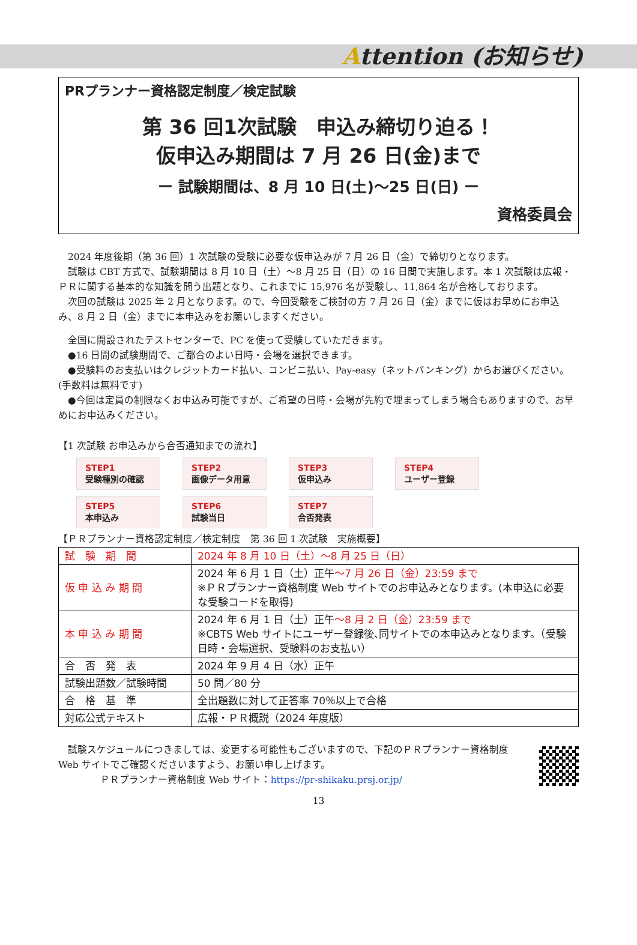Attention (お知らせ)
PRプランナー資格認定制度／検定試験
第 36 回1次試験　申込み締切り迫る！
仮申込み期間は 7 月 26 日(金)まで
ー 試験期間は、8 月 10 日(土)～25 日(日) ー
資格委員会
　2024 年度後期（第 36 回）1 次試験の受験に必要な仮申込みが 7 月 26 日（金）で締切りとなります。
　試験は CBT 方式で、試験期間は 8 月 10 日（土）～8 月 25 日（日）の 16 日間で実施します。本 1 次試験は広報・ＰＲに関する基本的な知識を問う出題となり、これまでに 15,976 名が受験し、11,864 名が合格しております。
　次回の試験は 2025 年 2 月となります。ので、今回受験をご検討の方 7 月 26 日（金）までに仮はお早めにお申込み、8 月 2 日（金）までに本申込みをお願いしますください。
　全国に開設されたテストセンターで、PC を使って受験していただきます。
　●16 日間の試験期間で、ご都合のよい日時・会場を選択できます。
　●受験料のお支払いはクレジットカード払い、コンビニ払い、Pay-easy（ネットバンキング）からお選びください。(手数料は無料です)
　●今回は定員の制限なくお申込み可能ですが、ご希望の日時・会場が先約で埋まってしまう場合もありますので、お早めにお申込みください。
【1 次試験 お申込みから合否通知までの流れ】
STEP1
受験種別の確認
STEP2
画像データ用意
STEP3
仮申込み
STEP4
ユーザー登録
STEP5
本申込み
STEP6
試験当日
STEP7
合否発表
【ＰＲプランナー資格認定制度／検定制度　第 36 回 1 次試験　実施概要】
| 試 験 期 間 | 2024 年 8 月 10 日（土）～8 月 25 日（日） |
| 仮 申 込 み 期 間 | 2024 年 6 月 1 日（土）正午 ～7 月 26 日（金）23:59 まで ※ＰＲプランナー資格制度 Web サイトでのお申込みとなります。(本申込に必要な受験コードを取得) |
| 本 申 込 み 期 間 | 2024 年 6 月 1 日（土）正午 ～8 月 2 日（金）23:59 まで ※CBTS Web サイトにユーザー登録後､同サイトでの本申込みとなります。（受験日時・会場選択、受験料のお支払い） |
| 合 否 発 表 | 2024 年 9 月 4 日（水）正午 |
| 試験出題数／試験時間 | 50 問／80 分 |
| 合 格 基 準 | 全出題数に対して正答率 70％以上で合格 |
| 対応公式テキスト | 広報・ＰＲ概説（2024 年度版） |
　試験スケジュールにつきましては、変更する可能性もございますので、下記のＰＲプランナー資格制度 Web サイトでご確認くださいますよう、お願い申し上げます。
ＰＲプランナー資格制度 Web サイト：https://pr-shikaku.prsj.or.jp/
13